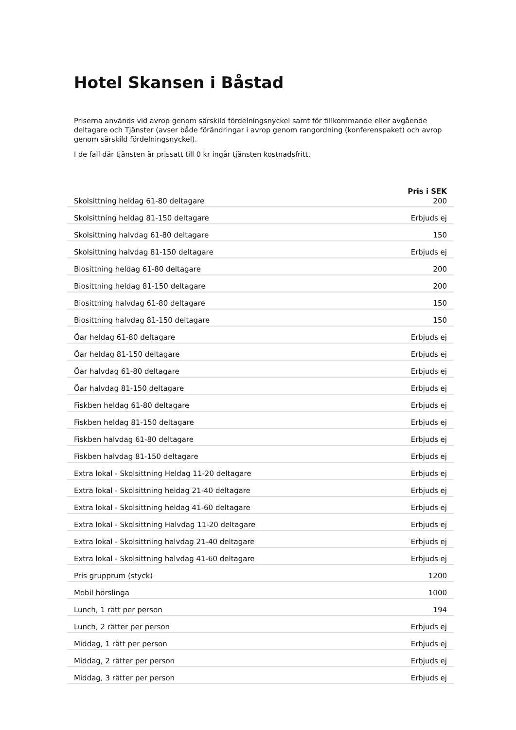Hotel Skansen i Båstad
Priserna används vid avrop genom särskild fördelningsnyckel samt för tillkommande eller avgående deltagare och Tjänster (avser både förändringar i avrop genom rangordning (konferenspaket) och avrop genom särskild fördelningsnyckel).
I de fall där tjänsten är prissatt till 0 kr ingår tjänsten kostnadsfritt.
| | Pris i SEK |
| Skolsittning heldag 61-80 deltagare | 200 |
| Skolsittning heldag 81-150 deltagare | Erbjuds ej |
| Skolsittning halvdag 61-80 deltagare | 150 |
| Skolsittning halvdag 81-150 deltagare | Erbjuds ej |
| Biosittning heldag 61-80 deltagare | 200 |
| Biosittning heldag 81-150 deltagare | 200 |
| Biosittning halvdag 61-80 deltagare | 150 |
| Biosittning halvdag 81-150 deltagare | 150 |
| Öar heldag 61-80 deltagare | Erbjuds ej |
| Öar heldag 81-150 deltagare | Erbjuds ej |
| Öar halvdag 61-80 deltagare | Erbjuds ej |
| Öar halvdag 81-150 deltagare | Erbjuds ej |
| Fiskben heldag 61-80 deltagare | Erbjuds ej |
| Fiskben heldag 81-150 deltagare | Erbjuds ej |
| Fiskben halvdag 61-80 deltagare | Erbjuds ej |
| Fiskben halvdag 81-150 deltagare | Erbjuds ej |
| Extra lokal - Skolsittning Heldag 11-20 deltagare | Erbjuds ej |
| Extra lokal - Skolsittning heldag 21-40 deltagare | Erbjuds ej |
| Extra lokal - Skolsittning heldag 41-60 deltagare | Erbjuds ej |
| Extra lokal - Skolsittning Halvdag 11-20 deltagare | Erbjuds ej |
| Extra lokal - Skolsittning halvdag 21-40 deltagare | Erbjuds ej |
| Extra lokal - Skolsittning halvdag 41-60 deltagare | Erbjuds ej |
| Pris grupprum (styck) | 1200 |
| Mobil hörslinga | 1000 |
| Lunch, 1 rätt per person | 194 |
| Lunch, 2 rätter per person | Erbjuds ej |
| Middag, 1 rätt per person | Erbjuds ej |
| Middag, 2 rätter per person | Erbjuds ej |
| Middag, 3 rätter per person | Erbjuds ej |